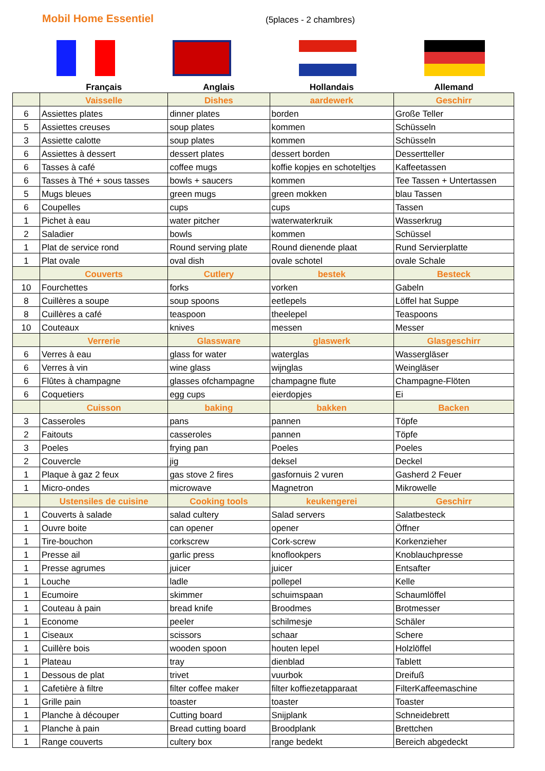Mobil Home Essentiel
(5places - 2 chambres)
| | Français | Anglais | Hollandais | Allemand |
| --- | --- | --- | --- | --- |
| | Vaisselle | Dishes | aardewerk | Geschirr |
| 6 | Assiettes plates | dinner plates | borden | Große Teller |
| 5 | Assiettes creuses | soup plates | kommen | Schüsseln |
| 3 | Assiette calotte | soup plates | kommen | Schüsseln |
| 6 | Assiettes à dessert | dessert plates | dessert borden | Dessertteller |
| 6 | Tasses à café | coffee mugs | koffie kopjes en schoteltjes | Kaffeetassen |
| 6 | Tasses à Thé + sous tasses | bowls + saucers | kommen | Tee Tassen + Untertassen |
| 5 | Mugs bleues | green mugs | green mokken | blau Tassen |
| 6 | Coupelles | cups | cups | Tassen |
| 1 | Pichet à eau | water pitcher | waterwaterkruik | Wasserkrug |
| 2 | Saladier | bowls | kommen | Schüssel |
| 1 | Plat de service rond | Round serving plate | Round dienende plaat | Rund Servierplatte |
| 1 | Plat ovale | oval dish | ovale schotel | ovale Schale |
| | Couverts | Cutlery | bestek | Besteck |
| 10 | Fourchettes | forks | vorken | Gabeln |
| 8 | Cuillères a soupe | soup spoons | eetlepels | Löffel hat Suppe |
| 8 | Cuillères a café | teaspoon | theelepel | Teaspoons |
| 10 | Couteaux | knives | messen | Messer |
| | Verrerie | Glassware | glaswerk | Glasgeschirr |
| 6 | Verres à eau | glass for water | waterglas | Wassergläser |
| 6 | Verres à vin | wine glass | wijnglas | Weingläser |
| 6 | Flûtes à champagne | glasses ofchampagne | champagne flute | Champagne-Flöten |
| 6 | Coquetiers | egg cups | eierdopjes | Ei |
| | Cuisson | baking | bakken | Backen |
| 3 | Casseroles | pans | pannen | Töpfe |
| 2 | Faitouts | casseroles | pannen | Töpfe |
| 3 | Poeles | frying pan | Poeles | Poeles |
| 2 | Couvercle | jig | deksel | Deckel |
| 1 | Plaque à gaz 2 feux | gas stove 2 fires | gasfornuis 2 vuren | Gasherd 2 Feuer |
| 1 | Micro-ondes | microwave | Magnetron | Mikrowelle |
| | Ustensiles de cuisine | Cooking tools | keukengerei | Geschirr |
| 1 | Couverts à salade | salad cultery | Salad servers | Salatbesteck |
| 1 | Ouvre boite | can opener | opener | Öffner |
| 1 | Tire-bouchon | corkscrew | Cork-screw | Korkenzieher |
| 1 | Presse ail | garlic press | knoflookpers | Knoblauchpresse |
| 1 | Presse agrumes | juicer | juicer | Entsafter |
| 1 | Louche | ladle | pollepel | Kelle |
| 1 | Ecumoire | skimmer | schuimspaan | Schaumlöffel |
| 1 | Couteau à pain | bread knife | Broodmes | Brotmesser |
| 1 | Econome | peeler | schilmesje | Schäler |
| 1 | Ciseaux | scissors | schaar | Schere |
| 1 | Cuillère bois | wooden spoon | houten lepel | Holzlöffel |
| 1 | Plateau | tray | dienblad | Tablett |
| 1 | Dessous de plat | trivet | vuurbok | Dreifuß |
| 1 | Cafetière à filtre | filter coffee maker | filter koffiezetapparaat | FilterKaffeemaschine |
| 1 | Grille pain | toaster | toaster | Toaster |
| 1 | Planche à découper | Cutting board | Snijplank | Schneidebrett |
| 1 | Planche à pain | Bread cutting board | Broodplank | Brettchen |
| 1 | Range couverts | cultery box | range bedekt | Bereich abgedeckt |